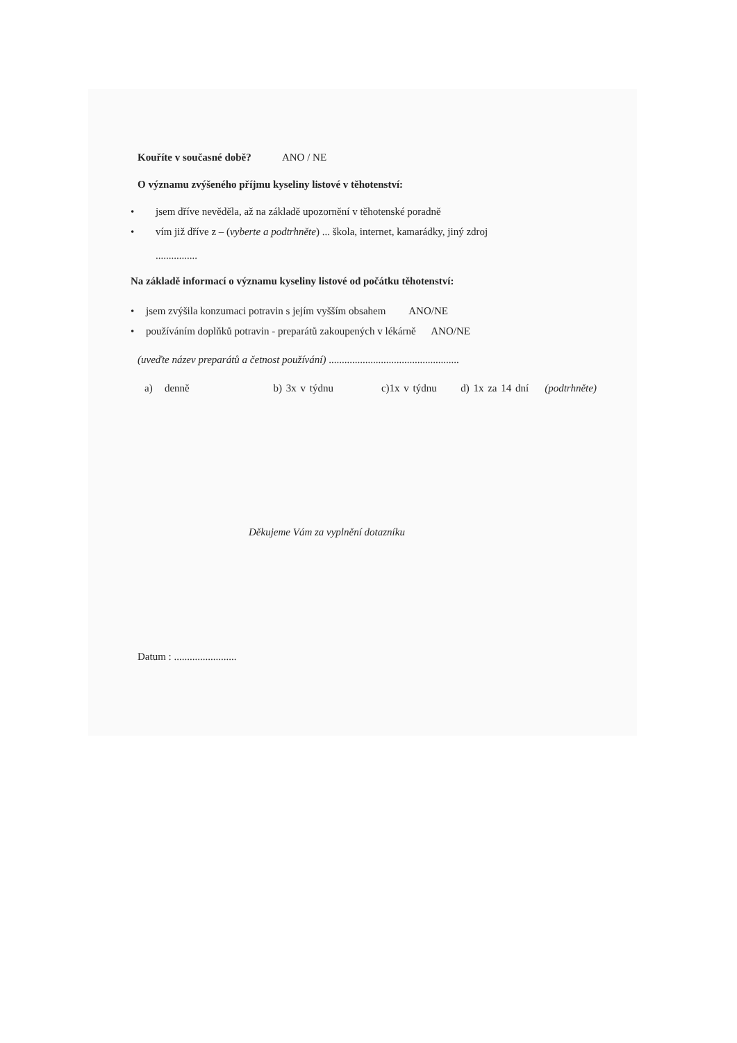Kouříte v současné době? ANO / NE
O významu zvýšeného příjmu kyseliny listové v těhotenství:
• jsem dříve nevěděla, až na základě upozornění v těhotenské poradně
• vím již dříve z – (vyberte a podtrhněte) ... škola, internet, kamarádky, jiný zdroj
................
Na základě informací o významu kyseliny listové od počátku těhotenství:
• jsem zvýšila konzumaci potravin s jejím vyšším obsahem ANO/NE
• používáním doplňků potravin - preparátů zakoupených v lékárně ANO/NE
(uveďte název preparátů a četnost používání) ..................................................
a) denně b) 3x v týdnu c)1x v týdnu d) 1x za 14 dní (podtrhněte)
Děkujeme Vám za vyplnění dotazníku
Datum : ........................